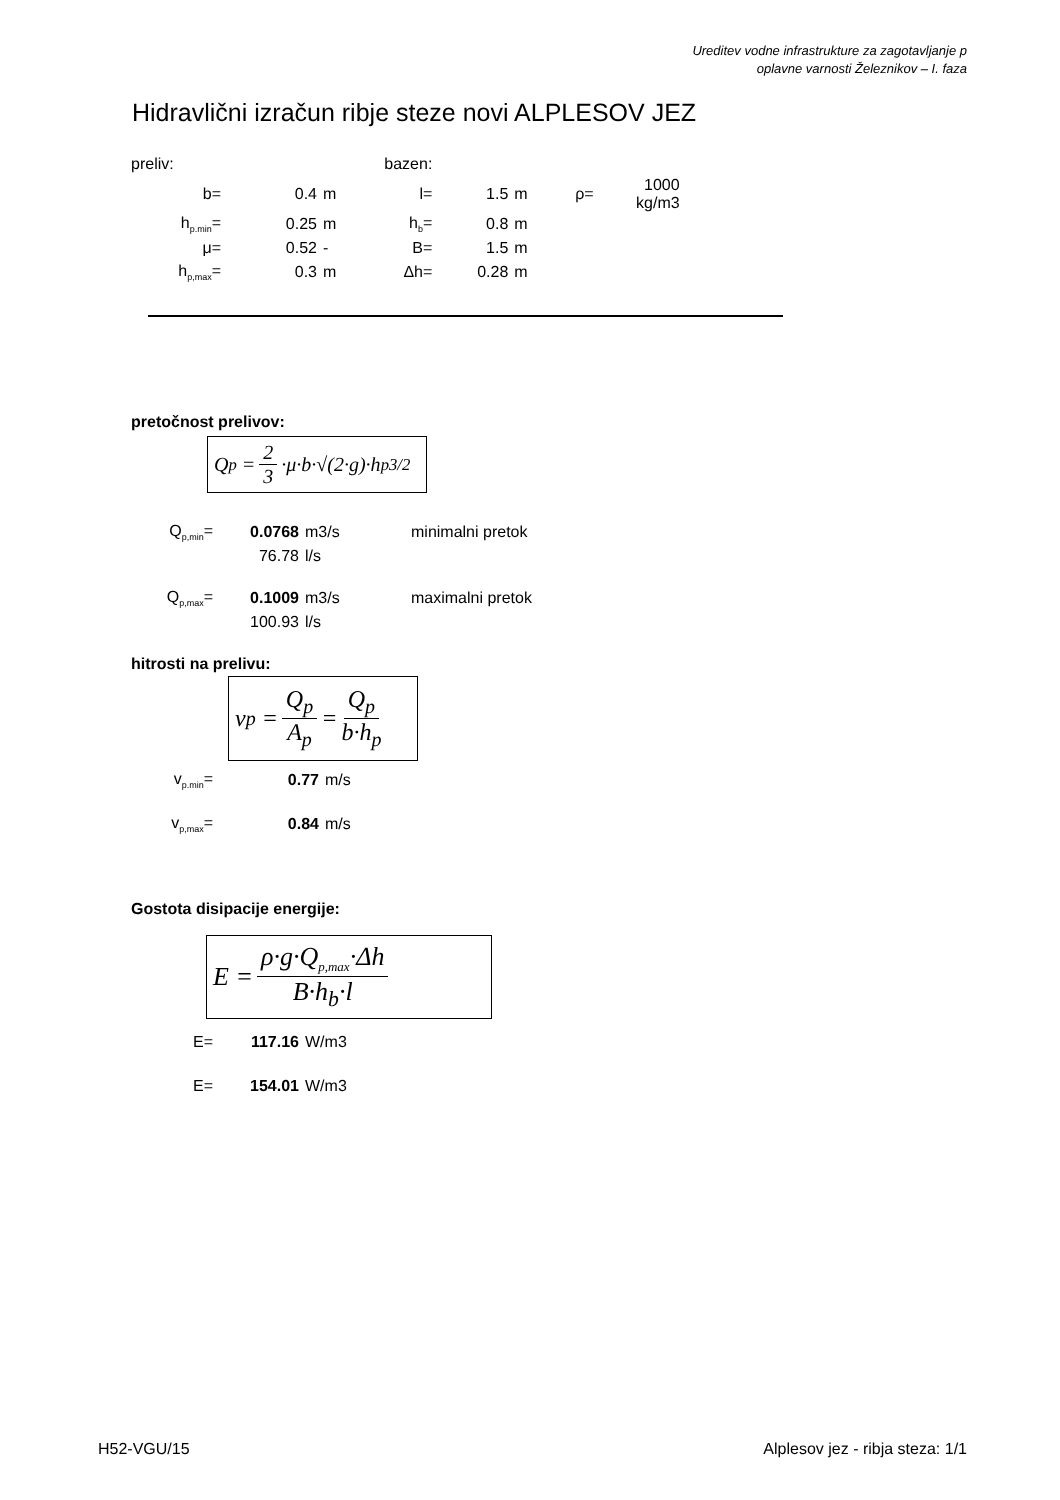Ureditev vodne infrastrukture za zagotavljanje p
oplavne varnosti Železnikov – I. faza
Hidravlični izračun ribje steze novi ALPLESOV JEZ
| preliv: | | | bazen: | | | | |
| b= | 0.4 | m | l= | 1.5 | m | ρ= | 1000 kg/m3 |
| h<sub>p.min</sub>= | 0.25 | m | h<sub>b</sub>= | 0.8 | m | | |
| μ= | 0.52 | - | B= | 1.5 | m | | |
| h<sub>p,max</sub>= | 0.3 | m | Δh= | 0.28 | m | | |
pretočnost prelivov:
Q<sub>p</sub> = 2 3 ·μ·b·√(2·g)·h<sub>p</sub><sup>3/2</sup>
| Q<sub>p,min</sub>= | 0.0768 | m3/s | minimalni pretok |
| | 76.78 | l/s | |
| Q<sub>p,max</sub>= | 0.1009 | m3/s | maximalni pretok |
| | 100.93 | l/s | |
hitrosti na prelivu:
v<sub>p</sub> = Q<sub>p</sub> A<sub>p</sub> = Q<sub>p</sub> b·h<sub>p</sub>
| v<sub>p.min</sub>= | 0.77 | m/s |
| v<sub>p,max</sub>= | 0.84 | m/s |
Gostota disipacije energije:
E = ρ·g·Q<sub>p,max</sub>·Δh B·h<sub>b</sub>·l
| E= | 117.16 | W/m3 |
| E= | 154.01 | W/m3 |
H52-VGU/15
Alplesov jez - ribja steza: 1/1